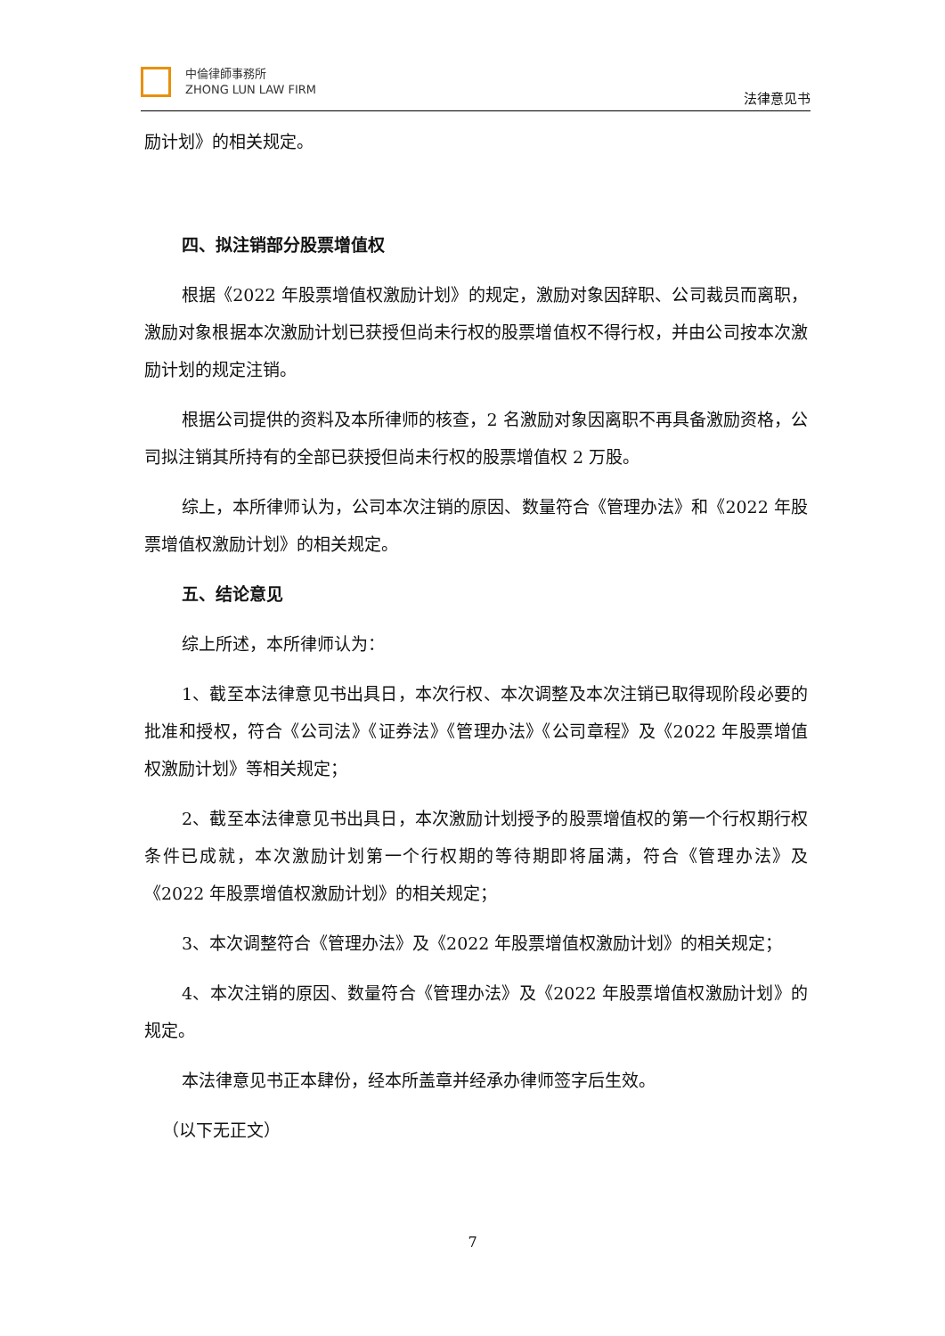中倫律師事務所
ZHONG LUN LAW FIRM
法律意见书
励计划》的相关规定。
四、拟注销部分股票增值权
根据《2022 年股票增值权激励计划》的规定，激励对象因辞职、公司裁员而离职，激励对象根据本次激励计划已获授但尚未行权的股票增值权不得行权，并由公司按本次激励计划的规定注销。
根据公司提供的资料及本所律师的核查，2 名激励对象因离职不再具备激励资格，公司拟注销其所持有的全部已获授但尚未行权的股票增值权 2 万股。
综上，本所律师认为，公司本次注销的原因、数量符合《管理办法》和《2022 年股票增值权激励计划》的相关规定。
五、结论意见
综上所述，本所律师认为：
1、截至本法律意见书出具日，本次行权、本次调整及本次注销已取得现阶段必要的批准和授权，符合《公司法》《证券法》《管理办法》《公司章程》及《2022 年股票增值权激励计划》等相关规定；
2、截至本法律意见书出具日，本次激励计划授予的股票增值权的第一个行权期行权条件已成就，本次激励计划第一个行权期的等待期即将届满，符合《管理办法》及《2022 年股票增值权激励计划》的相关规定；
3、本次调整符合《管理办法》及《2022 年股票增值权激励计划》的相关规定；
4、本次注销的原因、数量符合《管理办法》及《2022 年股票增值权激励计划》的规定。
本法律意见书正本肆份，经本所盖章并经承办律师签字后生效。
（以下无正文）
7